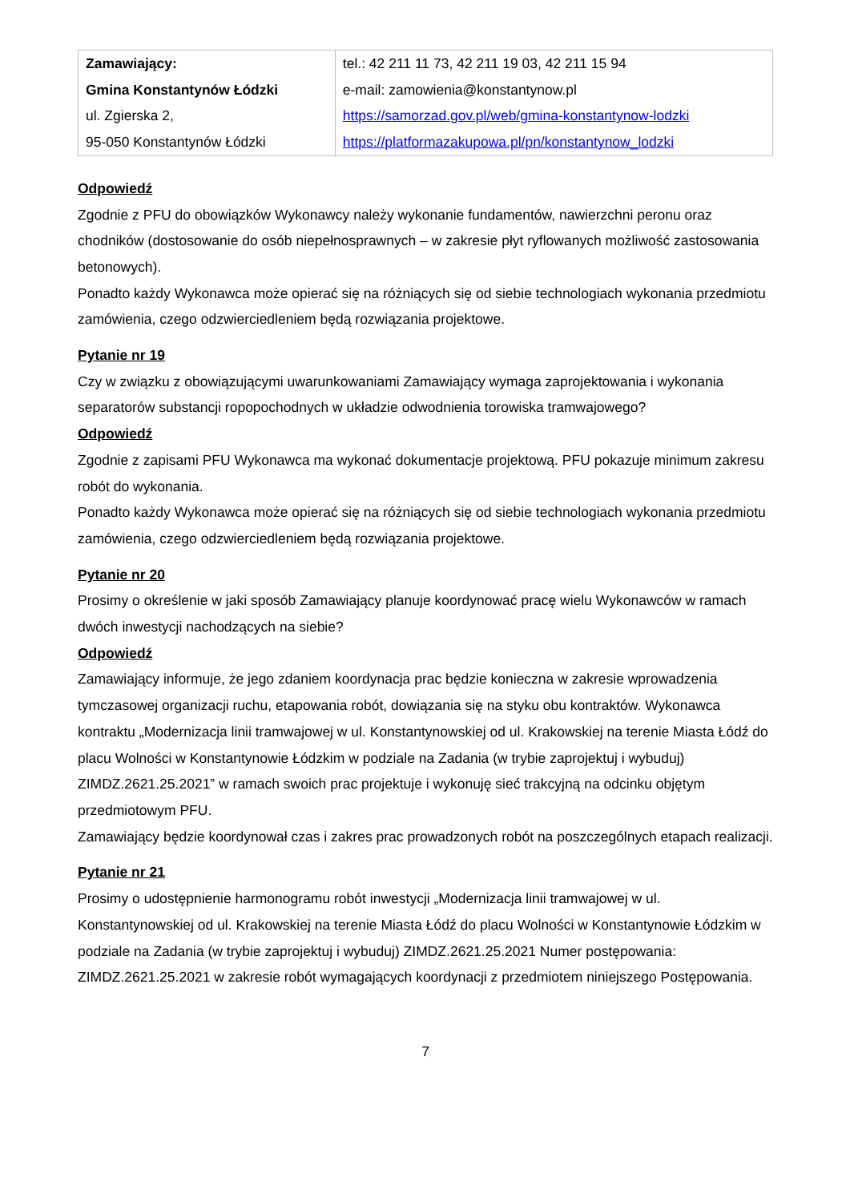| Zamawiający: Gmina Konstantynów Łódzki ul. Zgierska 2, 95-050 Konstantynów Łódzki | tel.: 42 211 11 73, 42 211 19 03, 42 211 15 94 e-mail: zamowienia@konstantynow.pl https://samorzad.gov.pl/web/gmina-konstantynow-lodzki https://platformazakupowa.pl/pn/konstantynow_lodzki |
Odpowiedź
Zgodnie z PFU do obowiązków Wykonawcy należy wykonanie fundamentów, nawierzchni peronu oraz chodników (dostosowanie do osób niepełnosprawnych – w zakresie płyt ryflowanych możliwość zastosowania betonowych).
Ponadto każdy Wykonawca może opierać się na różniących się od siebie technologiach wykonania przedmiotu zamówienia, czego odzwierciedleniem będą rozwiązania projektowe.
Pytanie nr 19
Czy w związku z obowiązującymi uwarunkowaniami Zamawiający wymaga zaprojektowania i wykonania separatorów substancji ropopochodnych w układzie odwodnienia torowiska tramwajowego?
Odpowiedź
Zgodnie z zapisami PFU Wykonawca ma wykonać dokumentacje projektową. PFU pokazuje minimum zakresu robót do wykonania.
Ponadto każdy Wykonawca może opierać się na różniących się od siebie technologiach wykonania przedmiotu zamówienia, czego odzwierciedleniem będą rozwiązania projektowe.
Pytanie nr 20
Prosimy o określenie w jaki sposób Zamawiający planuje koordynować pracę wielu Wykonawców w ramach dwóch inwestycji nachodzących na siebie?
Odpowiedź
Zamawiający informuje, że jego zdaniem koordynacja prac będzie konieczna w zakresie wprowadzenia tymczasowej organizacji ruchu, etapowania robót, dowiązania się na styku obu kontraktów. Wykonawca kontraktu „Modernizacja linii tramwajowej w ul. Konstantynowskiej od ul. Krakowskiej na terenie Miasta Łódź do placu Wolności w Konstantynowie Łódzkim w podziale na Zadania (w trybie zaprojektuj i wybuduj) ZIMDZ.2621.25.2021” w ramach swoich prac projektuje i wykonuję sieć trakcyjną na odcinku objętym przedmiotowym PFU.
Zamawiający będzie koordynował czas i zakres prac prowadzonych robót na poszczególnych etapach realizacji.
Pytanie nr 21
Prosimy o udostępnienie harmonogramu robót inwestycji „Modernizacja linii tramwajowej w ul. Konstantynowskiej od ul. Krakowskiej na terenie Miasta Łódź do placu Wolności w Konstantynowie Łódzkim w podziale na Zadania (w trybie zaprojektuj i wybuduj) ZIMDZ.2621.25.2021 Numer postępowania: ZIMDZ.2621.25.2021 w zakresie robót wymagających koordynacji z przedmiotem niniejszego Postępowania.
7